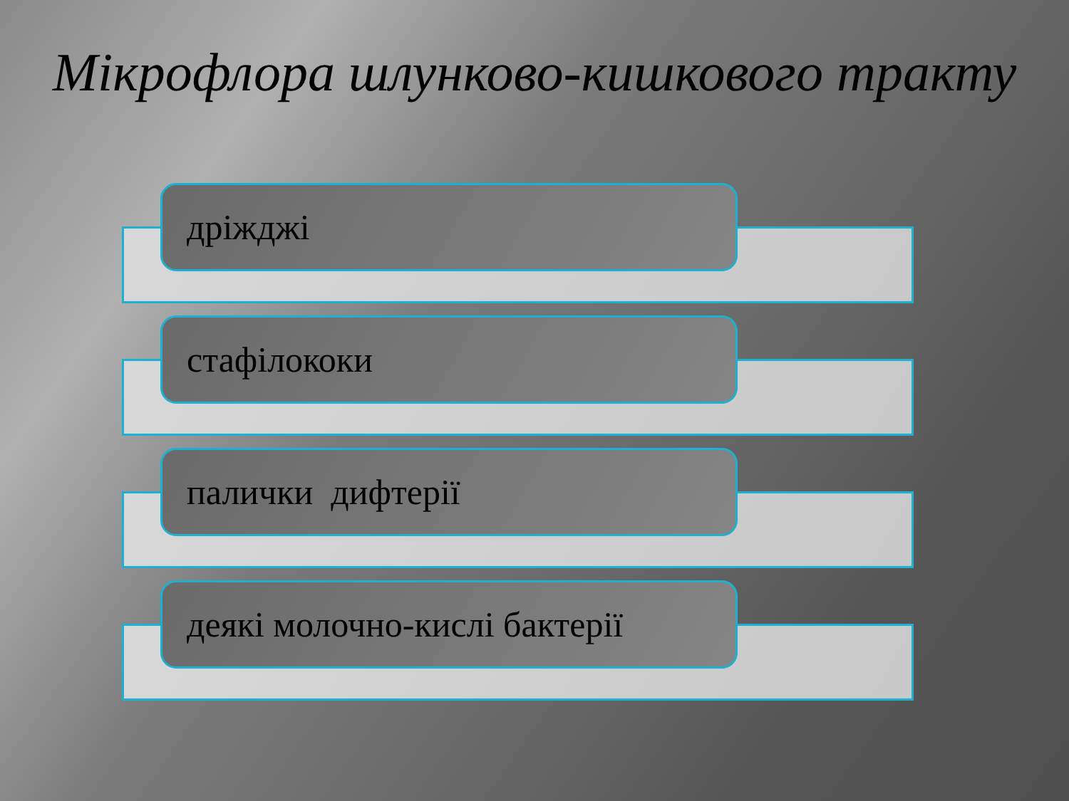Мікрофлора шлунково-кишкового тракту
дріжджі
стафілококи
палички дифтерії
деякі молочно-кислі бактерії